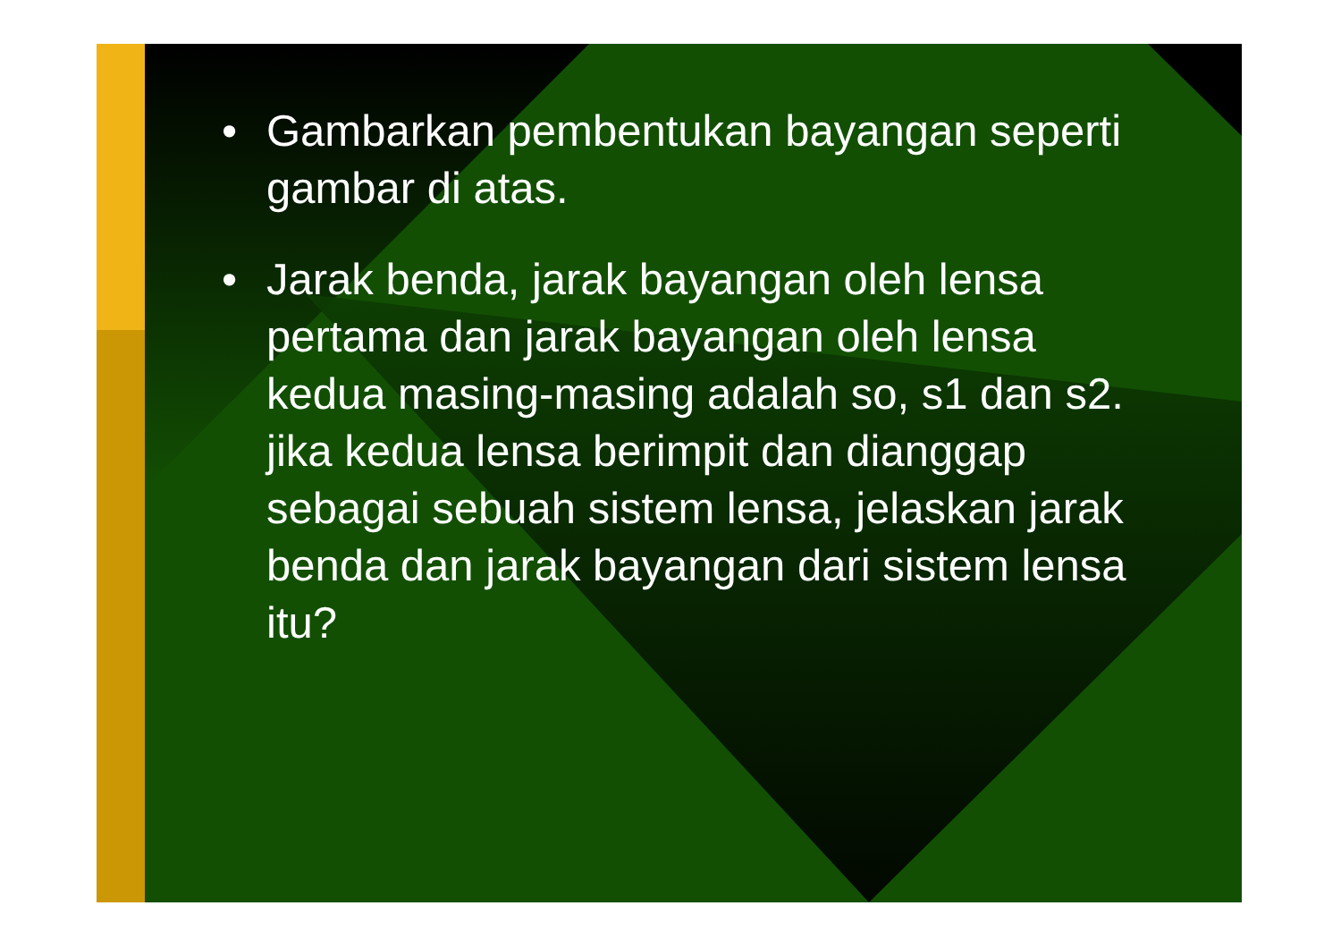• Gambarkan pembentukan bayangan seperti gambar di atas.
• Jarak benda, jarak bayangan oleh lensa pertama dan jarak bayangan oleh lensa kedua masing-masing adalah so, s1 dan s2. jika kedua lensa berimpit dan dianggap sebagai sebuah sistem lensa, jelaskan jarak benda dan jarak bayangan dari sistem lensa itu?